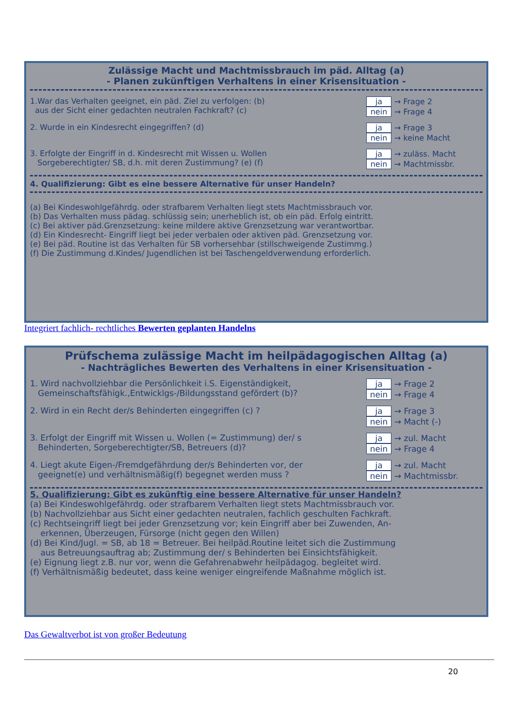Zulässige Macht und Machtmissbrauch im päd. Alltag (a)
- Planen zukünftigen Verhaltens in einer Krisensituation -
1.War das Verhalten geeignet, ein päd. Ziel zu verfolgen: (b)
aus der Sicht einer gedachten neutralen Fachkraft? (c)
ja → Frage 2
nein → Frage 4
2. Wurde in ein Kindesrecht eingegriffen? (d)
ja → Frage 3
nein → keine Macht
3. Erfolgte der Eingriff in d. Kindesrecht mit Wissen u. Wollen
Sorgeberechtigter/ SB, d.h. mit deren Zustimmung? (e) (f)
ja → zuläss. Macht
nein → Machtmissbr.
4. Qualifizierung: Gibt es eine bessere Alternative für unser Handeln?
(a) Bei Kindeswohlgefährdg. oder strafbarem Verhalten liegt stets Machtmissbrauch vor.
(b) Das Verhalten muss pädag. schlüssig sein; unerheblich ist, ob ein päd. Erfolg eintritt.
(c) Bei aktiver päd.Grenzsetzung: keine mildere aktive Grenzsetzung war verantwortbar.
(d) Ein Kindesrecht- Eingriff liegt bei jeder verbalen oder aktiven päd. Grenzsetzung vor.
(e) Bei päd. Routine ist das Verhalten für SB vorhersehbar (stillschweigende Zustimmg.)
(f) Die Zustimmung d.Kindes/ Jugendlichen ist bei Taschengeldverwendung erforderlich.
Integriert fachlich- rechtliches Bewerten geplanten Handelns
Prüfschema zulässige Macht im heilpädagogischen Alltag (a)
- Nachträgliches Bewerten des Verhaltens in einer Krisensituation -
1. Wird nachvollziehbar die Persönlichkeit i.S. Eigenständigkeit,
Gemeinschaftsfähigk.,Entwicklgs-/Bildungsstand gefördert (b)?
ja → Frage 2
nein → Frage 4
2. Wird in ein Recht der/s Behinderten eingegriffen (c) ?
ja → Frage 3
nein → Macht (-)
3. Erfolgt der Eingriff mit Wissen u. Wollen (= Zustimmung) der/ s
Behinderten, Sorgeberechtigter/SB, Betreuers (d)?
ja → zul. Macht
nein → Frage 4
4. Liegt akute Eigen-/Fremdgefährdung der/s Behinderten vor, der
geeignet(e) und verhältnismäßig(f) begegnet werden muss ?
ja → zul. Macht
nein → Machtmissbr.
5. Qualifizierung: Gibt es zukünftig eine bessere Alternative für unser Handeln?
(a) Bei Kindeswohlgefährdg. oder strafbarem Verhalten liegt stets Machtmissbrauch vor.
(b) Nachvollziehbar aus Sicht einer gedachten neutralen, fachlich geschulten Fachkraft.
(c) Rechtseingriff liegt bei jeder Grenzsetzung vor; kein Eingriff aber bei Zuwenden, An-
erkennen, Überzeugen, Fürsorge (nicht gegen den Willen)
(d) Bei Kind/Jugl. = SB, ab 18 = Betreuer. Bei heilpäd.Routine leitet sich die Zustimmung
aus Betreuungsauftrag ab; Zustimmung der/ s Behinderten bei Einsichtsfähigkeit.
(e) Eignung liegt z.B. nur vor, wenn die Gefahrenabwehr heilpädagog. begleitet wird.
(f) Verhältnismäßig bedeutet, dass keine weniger eingreifende Maßnahme möglich ist.
Das Gewaltverbot ist von großer Bedeutung
20